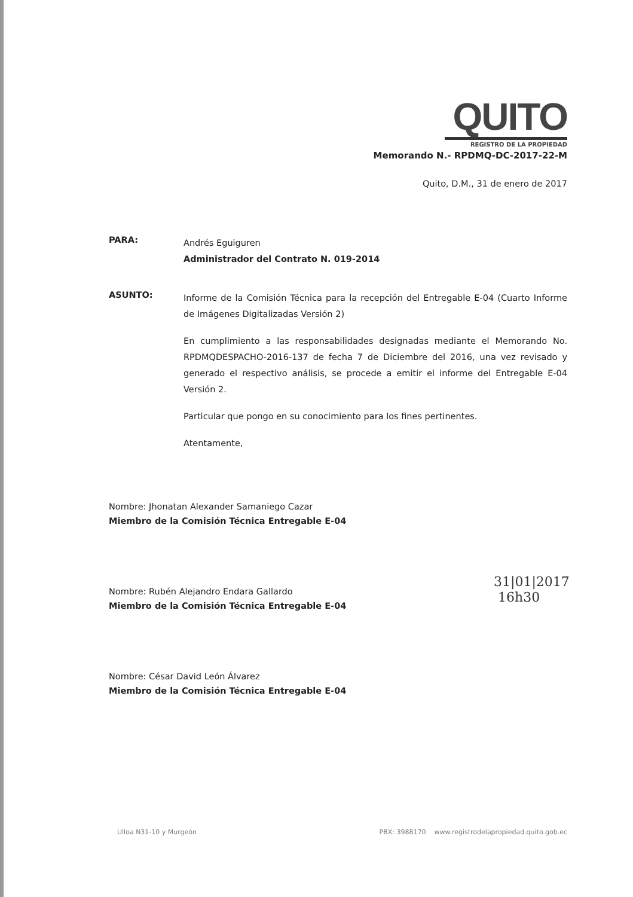QUITO
REGISTRO DE LA PROPIEDAD
Memorando N.- RPDMQ-DC-2017-22-M
Quito, D.M., 31 de enero de 2017
PARA:
Andrés Eguiguren
Administrador del Contrato N. 019-2014
ASUNTO:
Informe de la Comisión Técnica para la recepción del Entregable E-04 (Cuarto Informe de Imágenes Digitalizadas Versión 2)
En cumplimiento a las responsabilidades designadas mediante el Memorando No. RPDMQDESPACHO-2016-137 de fecha 7 de Diciembre del 2016, una vez revisado y generado el respectivo análisis, se procede a emitir el informe del Entregable E-04 Versión 2.
Particular que pongo en su conocimiento para los fines pertinentes.
Atentamente,
Nombre: Jhonatan Alexander Samaniego Cazar
Miembro de la Comisión Técnica Entregable E-04
Nombre: Rubén Alejandro Endara Gallardo
Miembro de la Comisión Técnica Entregable E-04
Nombre: César David León Álvarez
Miembro de la Comisión Técnica Entregable E-04
31|01|2017
16h30
Ulloa N31-10 y Murgeón PBX: 3988170 www.registrodelapropiedad.quito.gob.ec